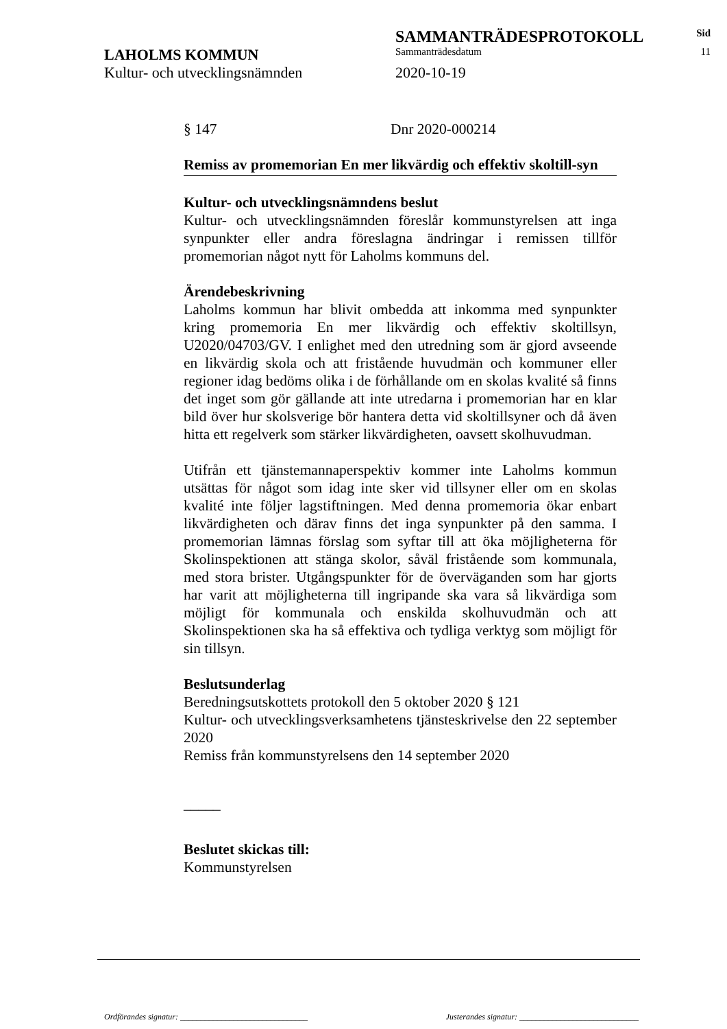SAMMANTRÄDESPROTOKOLL
Sid
LAHOLMS KOMMUN
Sammanträdesdatum 11
Kultur- och utvecklingsnämnden 2020-10-19
§ 147 Dnr 2020-000214
Remiss av promemorian En mer likvärdig och effektiv skoltill-syn
Kultur- och utvecklingsnämndens beslut
Kultur- och utvecklingsnämnden föreslår kommunstyrelsen att inga synpunkter eller andra föreslagna ändringar i remissen tillför promemorian något nytt för Laholms kommuns del.
Ärendebeskrivning
Laholms kommun har blivit ombedda att inkomma med synpunkter kring promemoria En mer likvärdig och effektiv skoltillsyn, U2020/04703/GV. I enlighet med den utredning som är gjord avseende en likvärdig skola och att fristående huvudmän och kommuner eller regioner idag bedöms olika i de förhållande om en skolas kvalité så finns det inget som gör gällande att inte utredarna i promemorian har en klar bild över hur skolsverige bör hantera detta vid skoltillsyner och då även hitta ett regelverk som stärker likvärdigheten, oavsett skolhuvudman.
Utifrån ett tjänstemannaperspektiv kommer inte Laholms kommun utsättas för något som idag inte sker vid tillsyner eller om en skolas kvalité inte följer lagstiftningen. Med denna promemoria ökar enbart likvärdigheten och därav finns det inga synpunkter på den samma. I promemorian lämnas förslag som syftar till att öka möjligheterna för Skolinspektionen att stänga skolor, såväl fristående som kommunala, med stora brister. Utgångspunkter för de överväganden som har gjorts har varit att möjligheterna till ingripande ska vara så likvärdiga som möjligt för kommunala och enskilda skolhuvudmän och att Skolinspektionen ska ha så effektiva och tydliga verktyg som möjligt för sin tillsyn.
Beslutsunderlag
Beredningsutskottets protokoll den 5 oktober 2020 § 121
Kultur- och utvecklingsverksamhetens tjänsteskrivelse den 22 september 2020
Remiss från kommunstyrelsens den 14 september 2020
_____
Beslutet skickas till:
Kommunstyrelsen
Ordförandes signatur: _______________________________ Justerandes signatur: _____________________________